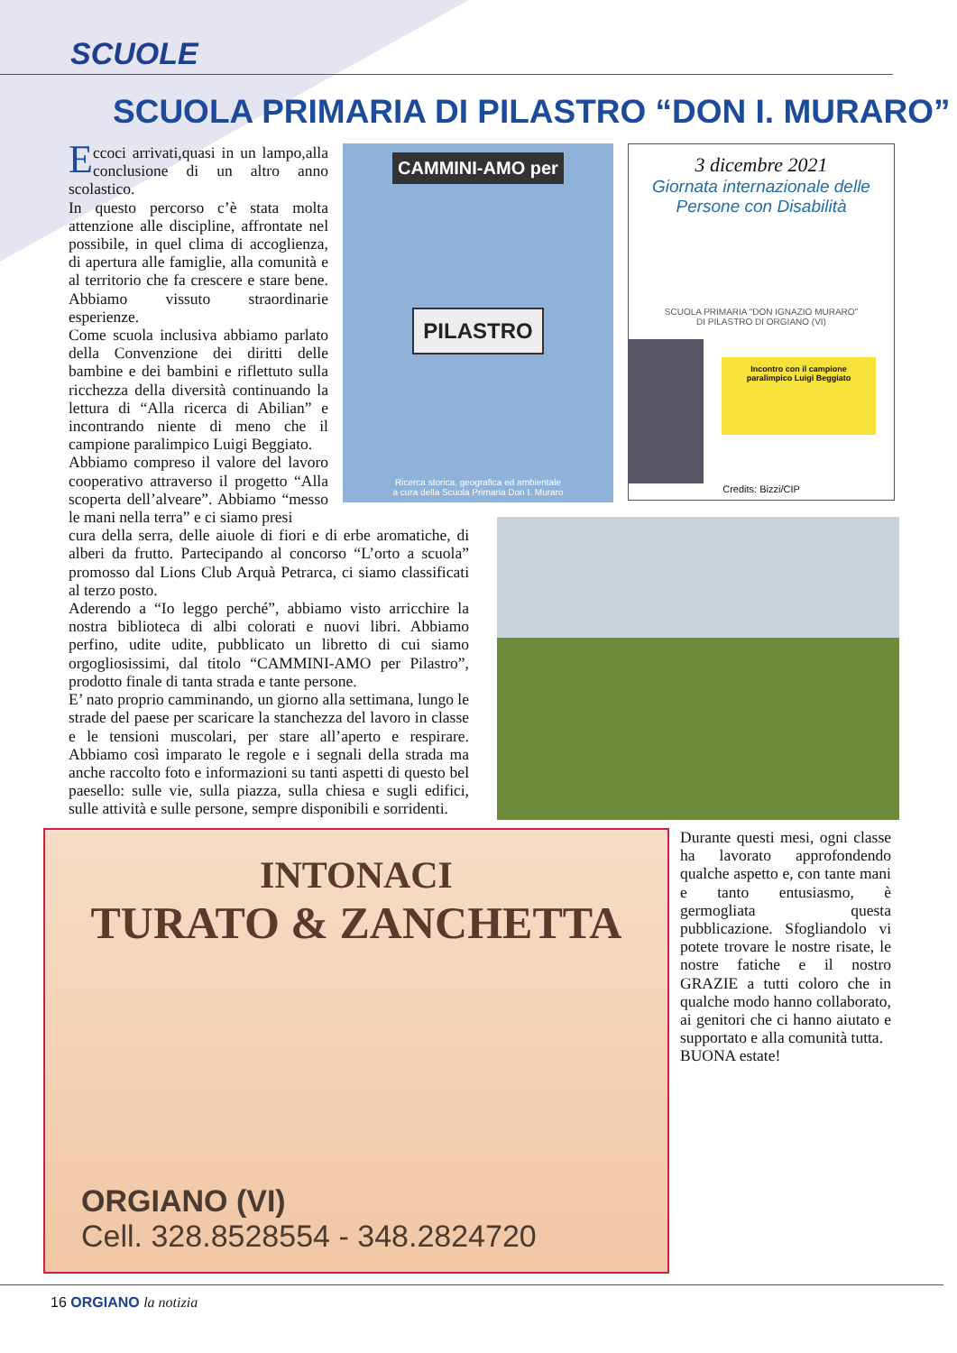SCUOLE
SCUOLA PRIMARIA DI PILASTRO “DON I. MURARO”
Eccoci arrivati,quasi in un lampo,alla conclusione di un altro anno scolastico.
In questo percorso c’è stata molta attenzione alle discipline, affrontate nel possibile, in quel clima di accoglienza, di apertura alle famiglie, alla comunità e al territorio che fa crescere e stare bene. Abbiamo vissuto straordinarie esperienze.
Come scuola inclusiva abbiamo parlato della Convenzione dei diritti delle bambine e dei bambini e riflettuto sulla ricchezza della diversità continuando la lettura di “Alla ricerca di Abilian” e incontrando niente di meno che il campione paralimpico Luigi Beggiato.
Abbiamo compreso il valore del lavoro cooperativo attraverso il progetto “Alla scoperta dell’alveare”. Abbiamo “messo le mani nella terra” e ci siamo presi
CAMMINI-AMO per
PILASTRO
Ricerca storica, geografica ed ambientale
a cura della Scuola Primaria Don I. Muraro
3 dicembre 2021
Giornata internazionale delle
Persone con Disabilità
SCUOLA PRIMARIA "DON IGNAZIO MURARO"
DI PILASTRO DI ORGIANO (VI)
Incontro con il campione paralimpico Luigi Beggiato
Credits: Bizzi/CIP
cura della serra, delle aiuole di fiori e di erbe aromatiche, di alberi da frutto. Partecipando al concorso “L’orto a scuola” promosso dal Lions Club Arquà Petrarca, ci siamo classificati al terzo posto.
Aderendo a “Io leggo perché”, abbiamo visto arricchire la nostra biblioteca di albi colorati e nuovi libri. Abbiamo perfino, udite udite, pubblicato un libretto di cui siamo orgogliosissimi, dal titolo “CAMMINI-AMO per Pilastro”, prodotto finale di tanta strada e tante persone.
E’ nato proprio camminando, un giorno alla settimana, lungo le strade del paese per scaricare la stanchezza del lavoro in classe e le tensioni muscolari, per stare all’aperto e respirare. Abbiamo così imparato le regole e i segnali della strada ma anche raccolto foto e informazioni su tanti aspetti di questo bel paesello: sulle vie, sulla piazza, sulla chiesa e sugli edifici, sulle attività e sulle persone, sempre disponibili e sorridenti.
INTONACI
TURATO & ZANCHETTA
ORGIANO (VI)
Cell. 328.8528554 - 348.2824720
Durante questi mesi, ogni classe ha lavorato approfondendo qualche aspetto e, con tante mani e tanto entusiasmo, è germogliata questa pubblicazione. Sfogliandolo vi potete trovare le nostre risate, le nostre fatiche e il nostro GRAZIE a tutti coloro che in qualche modo hanno collaborato, ai genitori che ci hanno aiutato e supportato e alla comunità tutta.
BUONA estate!
16 ORGIANO la notizia